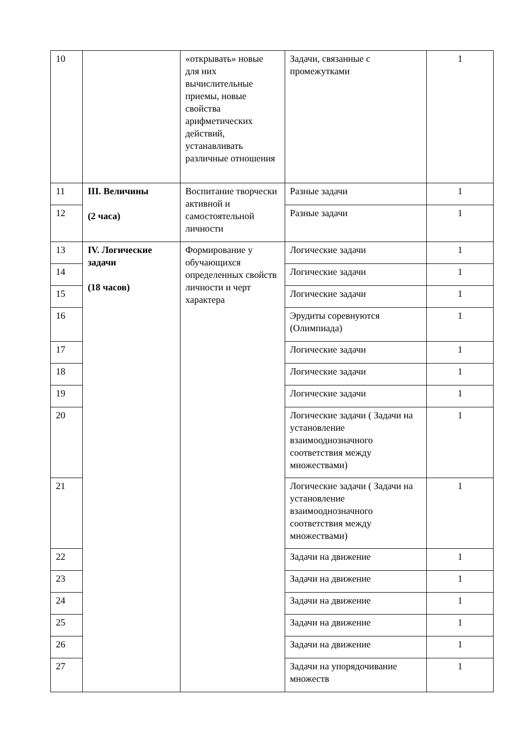| 10 | | «открывать» новые для них вычислительные приемы, новые свойства арифметических действий, устанавливать различные отношения | Задачи, связанные с промежутками | 1 |
| 11 | III. Величины (2 часа) | Воспитание творчески активной и самостоятельной личности | Разные задачи | 1 |
| 12 | | | Разные задачи | 1 |
| 13 | IV. Логические задачи (18 часов) | Формирование у обучающихся определенных свойств личности и черт характера | Логические задачи | 1 |
| 14 | | | Логические задачи | 1 |
| 15 | | | Логические задачи | 1 |
| 16 | | | Эрудиты соревнуются (Олимпиада) | 1 |
| 17 | | | Логические задачи | 1 |
| 18 | | | Логические задачи | 1 |
| 19 | | | Логические задачи | 1 |
| 20 | | | Логические задачи ( Задачи на установление взаимооднозначного соответствия между множествами) | 1 |
| 21 | | | Логические задачи ( Задачи на установление взаимооднозначного соответствия между множествами) | 1 |
| 22 | | | Задачи на движение | 1 |
| 23 | | | Задачи на движение | 1 |
| 24 | | | Задачи на движение | 1 |
| 25 | | | Задачи на движение | 1 |
| 26 | | | Задачи на движение | 1 |
| 27 | | | Задачи на упорядочивание множеств | 1 |